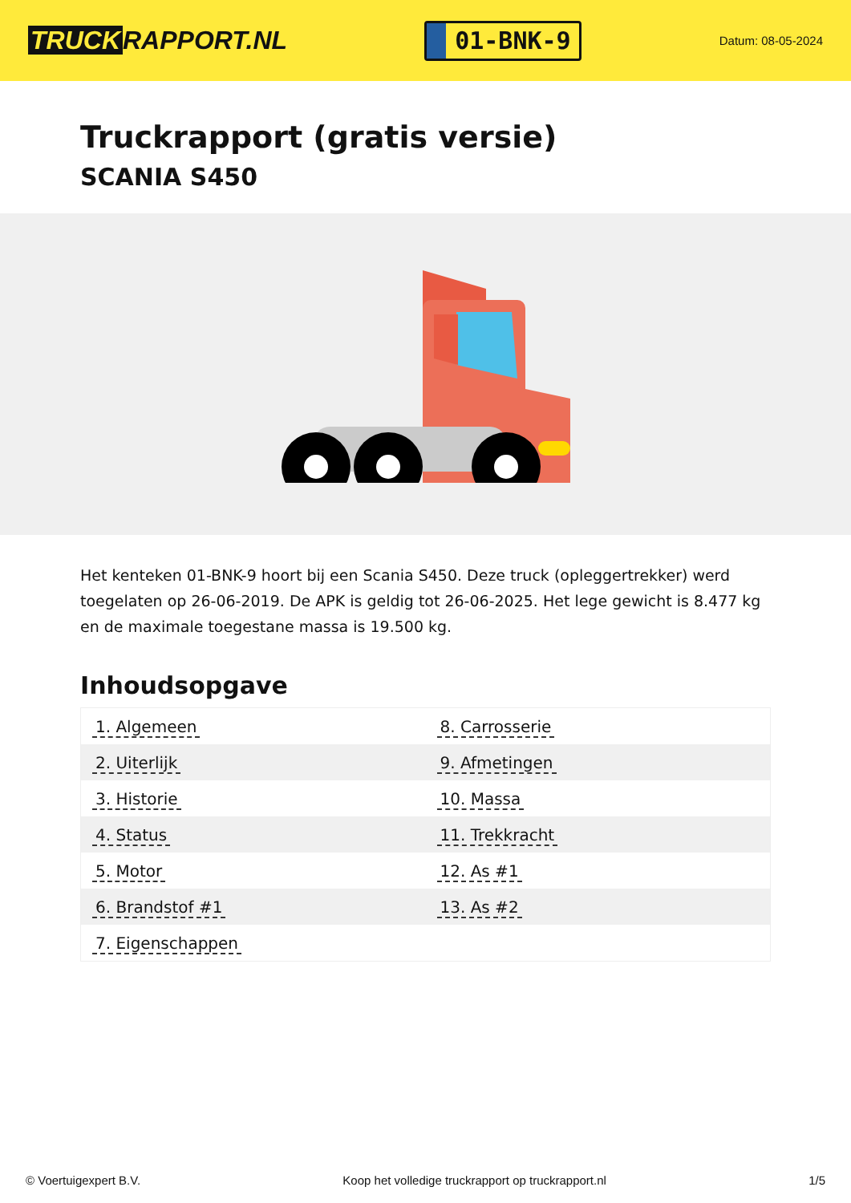TRUCK RAPPORT.NL
01-BNK-9
Datum: 08-05-2024
Truckrapport (gratis versie)
SCANIA S450
Het kenteken 01-BNK-9 hoort bij een Scania S450. Deze truck (opleggertrekker) werd toegelaten op 26-06-2019. De APK is geldig tot 26-06-2025. Het lege gewicht is 8.477 kg en de maximale toegestane massa is 19.500 kg.
Inhoudsopgave
| 1. Algemeen | 8. Carrosserie |
| 2. Uiterlijk | 9. Afmetingen |
| 3. Historie | 10. Massa |
| 4. Status | 11. Trekkracht |
| 5. Motor | 12. As #1 |
| 6. Brandstof #1 | 13. As #2 |
| 7. Eigenschappen | |
© Voertuigexpert B.V. Koop het volledige truckrapport op truckrapport.nl
1/5